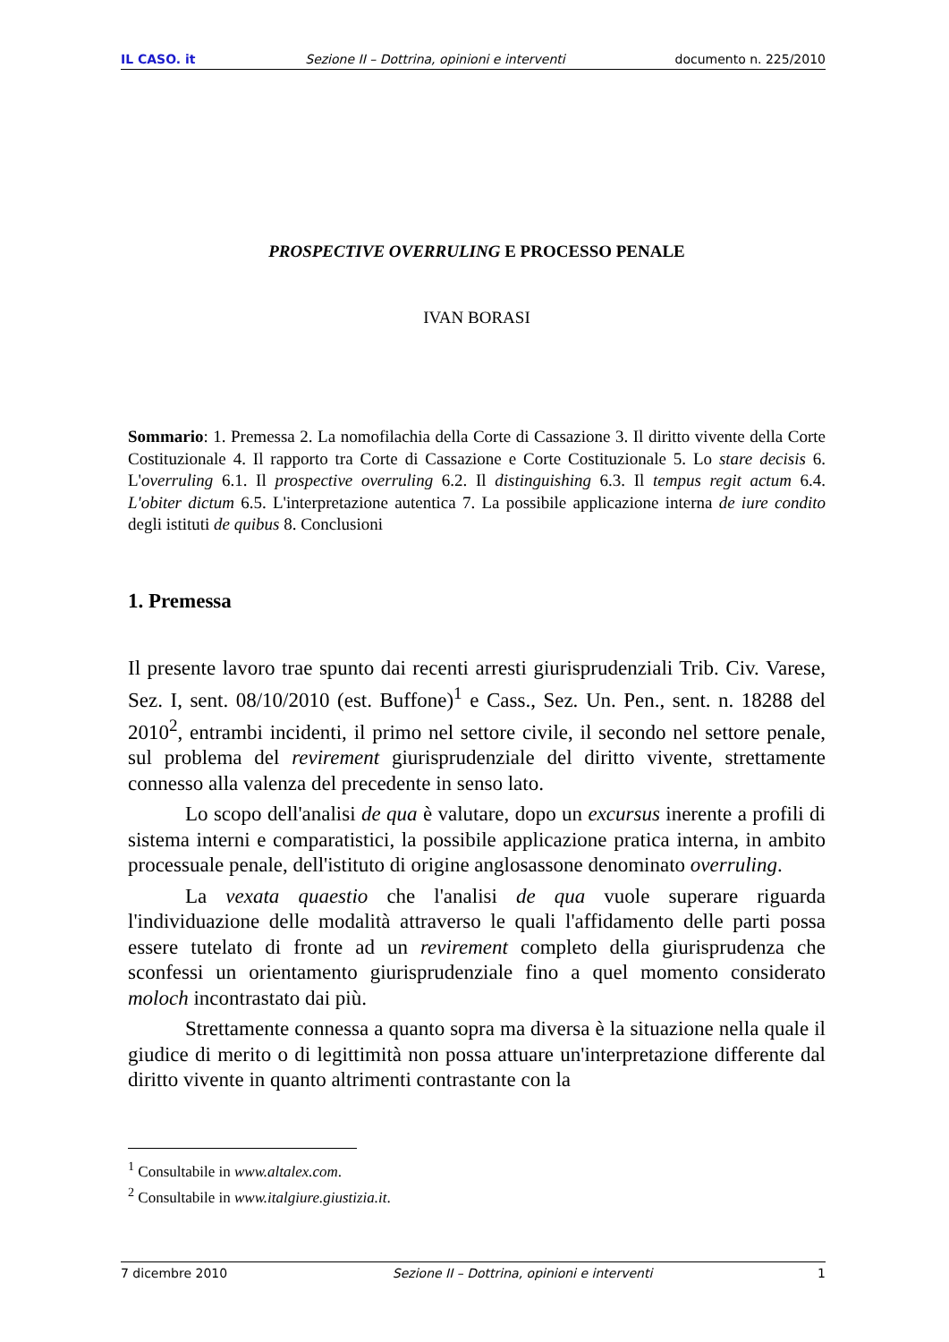IL CASO. it Sezione II – Dottrina, opinioni e interventi documento n. 225/2010
PROSPECTIVE OVERRULING E PROCESSO PENALE
IVAN BORASI
Sommario: 1. Premessa 2. La nomofilachia della Corte di Cassazione 3. Il diritto vivente della Corte Costituzionale 4. Il rapporto tra Corte di Cassazione e Corte Costituzionale 5. Lo stare decisis 6. L'overruling 6.1. Il prospective overruling 6.2. Il distinguishing 6.3. Il tempus regit actum 6.4. L'obiter dictum 6.5. L'interpretazione autentica 7. La possibile applicazione interna de iure condito degli istituti de quibus 8. Conclusioni
1. Premessa
Il presente lavoro trae spunto dai recenti arresti giurisprudenziali Trib. Civ. Varese, Sez. I, sent. 08/10/2010 (est. Buffone)<sup>1</sup> e Cass., Sez. Un. Pen., sent. n. 18288 del 2010<sup>2</sup>, entrambi incidenti, il primo nel settore civile, il secondo nel settore penale, sul problema del revirement giurisprudenziale del diritto vivente, strettamente connesso alla valenza del precedente in senso lato.
Lo scopo dell'analisi de qua è valutare, dopo un excursus inerente a profili di sistema interni e comparatistici, la possibile applicazione pratica interna, in ambito processuale penale, dell'istituto di origine anglosassone denominato overruling.
La vexata quaestio che l'analisi de qua vuole superare riguarda l'individuazione delle modalità attraverso le quali l'affidamento delle parti possa essere tutelato di fronte ad un revirement completo della giurisprudenza che sconfessi un orientamento giurisprudenziale fino a quel momento considerato moloch incontrastato dai più.
Strettamente connessa a quanto sopra ma diversa è la situazione nella quale il giudice di merito o di legittimità non possa attuare un'interpretazione differente dal diritto vivente in quanto altrimenti contrastante con la
<sup>1</sup> Consultabile in www.altalex.com.
<sup>2</sup> Consultabile in www.italgiure.giustizia.it.
7 dicembre 2010 Sezione II – Dottrina, opinioni e interventi 1